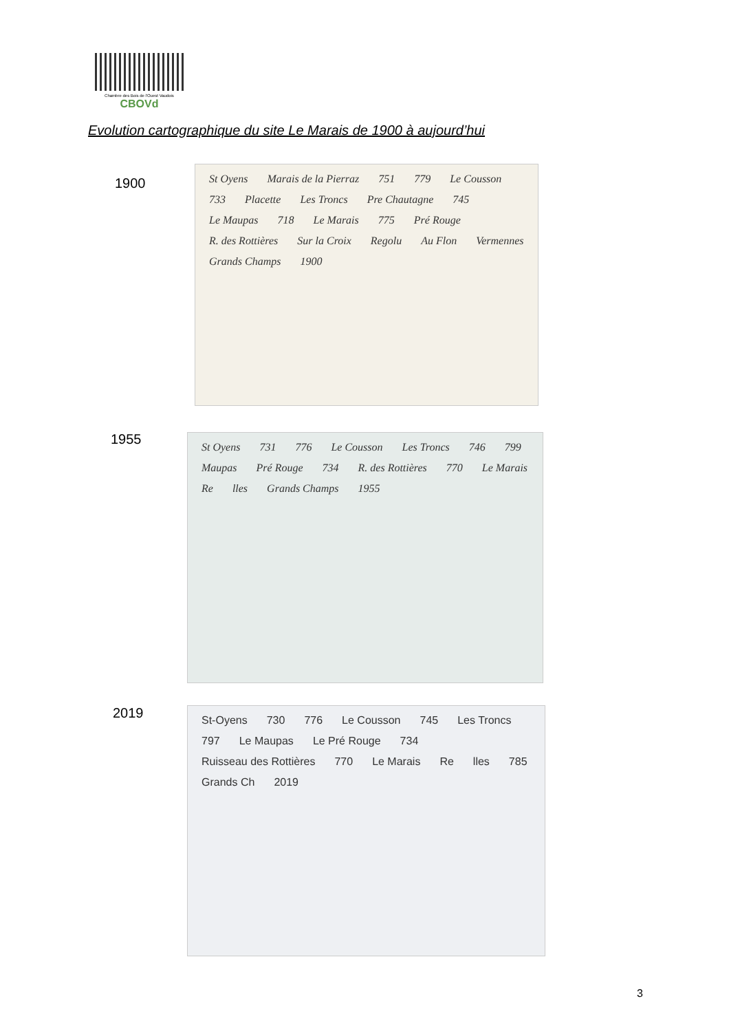Chambre des Bois de l'Ouest Vaudois
CBOVd
Evolution cartographique du site Le Marais de 1900 à aujourd’hui
1900
St Oyens Marais de la Pierraz 751 779 Le Cousson 733 Placette Les Troncs Pre Chautagne 745 Le Maupas 718 Le Marais 775 Pré Rouge R. des Rottières Sur la Croix Regolu Au Flon Vermennes Grands Champs 1900
1955
St Oyens 731 776 Le Cousson Les Troncs 746 799 Maupas Pré Rouge 734 R. des Rottières 770 Le Marais Re lles Grands Champs 1955
2019
St-Oyens 730 776 Le Cousson 745 Les Troncs 797 Le Maupas Le Pré Rouge 734 Ruisseau des Rottières 770 Le Marais Re lles 785 Grands Ch 2019
3